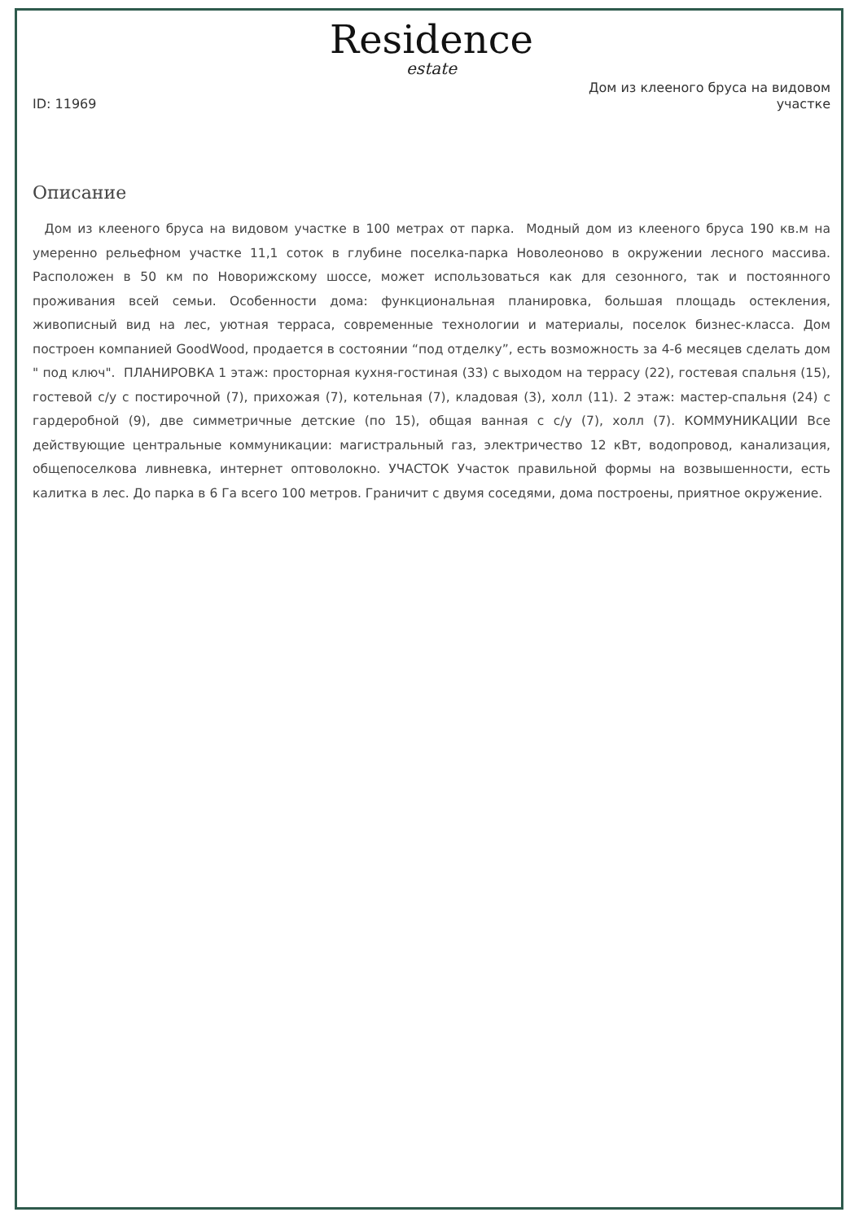Residence
estate
ID: 11969
Дом из клееного бруса на видовом участке
Описание
Дом из клееного бруса на видовом участке в 100 метрах от парка. Модный дом из клееного бруса 190 кв.м на умеренно рельефном участке 11,1 соток в глубине поселка-парка Новолеоново в окружении лесного массива. Расположен в 50 км по Новорижскому шоссе, может использоваться как для сезонного, так и постоянного проживания всей семьи. Особенности дома: функциональная планировка, большая площадь остекления, живописный вид на лес, уютная терраса, современные технологии и материалы, поселок бизнес-класса. Дом построен компанией GoodWood, продается в состоянии “под отделку”, есть возможность за 4-6 месяцев сделать дом " под ключ". ПЛАНИРОВКА 1 этаж: просторная кухня-гостиная (33) с выходом на террасу (22), гостевая спальня (15), гостевой с/у с постирочной (7), прихожая (7), котельная (7), кладовая (3), холл (11). 2 этаж: мастер-спальня (24) с гардеробной (9), две симметричные детские (по 15), общая ванная с с/у (7), холл (7). КОММУНИКАЦИИ Все действующие центральные коммуникации: магистральный газ, электричество 12 кВт, водопровод, канализация, общепоселкова ливневка, интернет оптоволокно. УЧАСТОК Участок правильной формы на возвышенности, есть калитка в лес. До парка в 6 Га всего 100 метров. Граничит с двумя соседями, дома построены, приятное окружение.